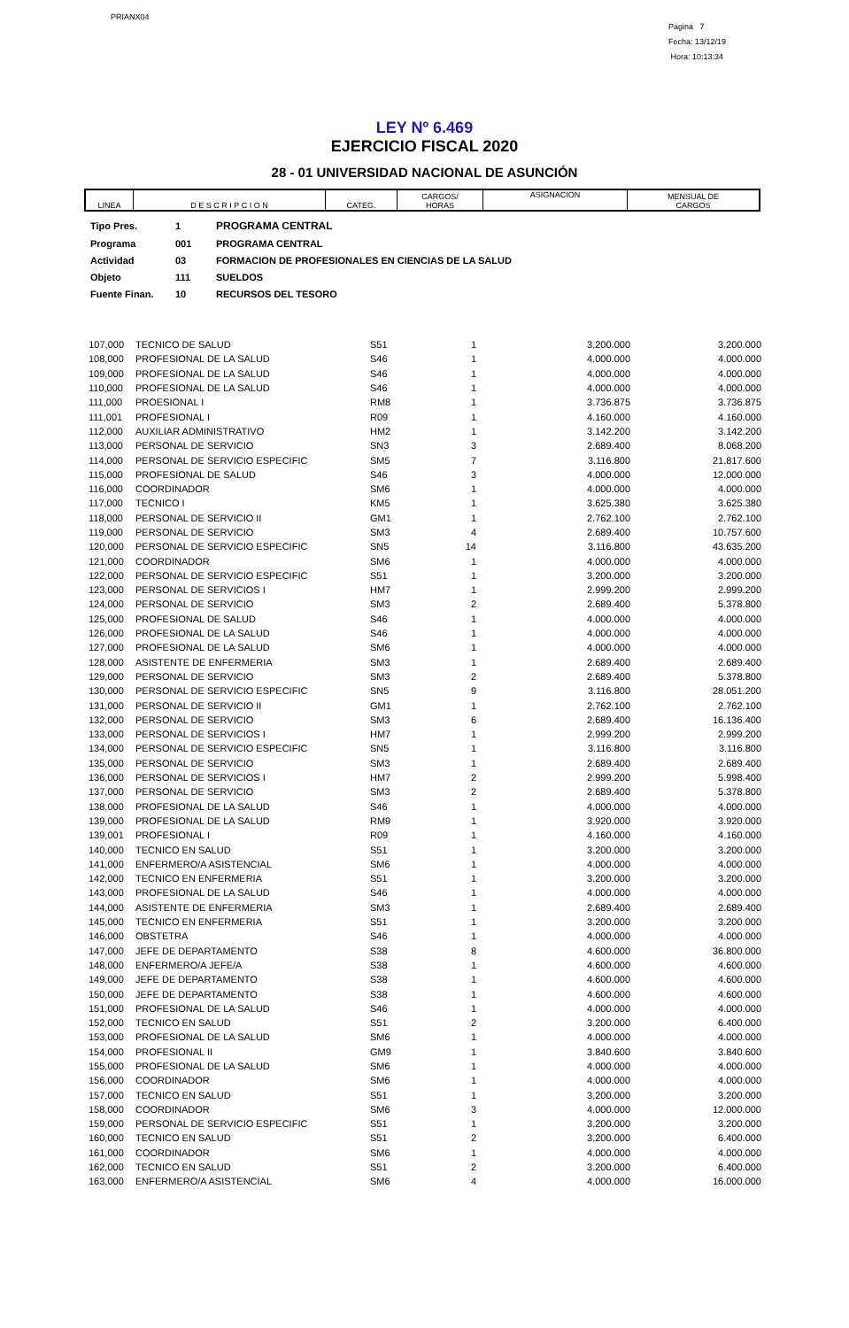PRIANX04
Pagina 7
Fecha: 13/12/19
Hora: 10:13:34
LEY Nº 6.469
EJERCICIO FISCAL 2020
28 - 01 UNIVERSIDAD NACIONAL DE ASUNCIÓN
| LINEA | D E S C R I P C I O N | CATEG. | CARGOS/ HORAS | ASIGNACION | MENSUAL DE CARGOS |
| Tipo Pres. | 1 | PROGRAMA CENTRAL |
| Programa | 001 | PROGRAMA CENTRAL |
| Actividad | 03 | FORMACION DE PROFESIONALES EN CIENCIAS DE LA SALUD |
| Objeto | 111 | SUELDOS |
| Fuente Finan. | 10 | RECURSOS DEL TESORO |
| 107,000 | TECNICO DE SALUD | S51 | 1 | 3.200.000 | 3.200.000 |
| 108,000 | PROFESIONAL DE LA SALUD | S46 | 1 | 4.000.000 | 4.000.000 |
| 109,000 | PROFESIONAL DE LA SALUD | S46 | 1 | 4.000.000 | 4.000.000 |
| 110,000 | PROFESIONAL DE LA SALUD | S46 | 1 | 4.000.000 | 4.000.000 |
| 111,000 | PROESIONAL I | RM8 | 1 | 3.736.875 | 3.736.875 |
| 111,001 | PROFESIONAL I | R09 | 1 | 4.160.000 | 4.160.000 |
| 112,000 | AUXILIAR ADMINISTRATIVO | HM2 | 1 | 3.142.200 | 3.142.200 |
| 113,000 | PERSONAL DE SERVICIO | SN3 | 3 | 2.689.400 | 8.068.200 |
| 114,000 | PERSONAL DE SERVICIO ESPECIFIC | SM5 | 7 | 3.116.800 | 21.817.600 |
| 115,000 | PROFESIONAL DE SALUD | S46 | 3 | 4.000.000 | 12.000.000 |
| 116,000 | COORDINADOR | SM6 | 1 | 4.000.000 | 4.000.000 |
| 117,000 | TECNICO I | KM5 | 1 | 3.625.380 | 3.625.380 |
| 118,000 | PERSONAL DE SERVICIO II | GM1 | 1 | 2.762.100 | 2.762.100 |
| 119,000 | PERSONAL DE SERVICIO | SM3 | 4 | 2.689.400 | 10.757.600 |
| 120,000 | PERSONAL DE SERVICIO ESPECIFIC | SN5 | 14 | 3.116.800 | 43.635.200 |
| 121,000 | COORDINADOR | SM6 | 1 | 4.000.000 | 4.000.000 |
| 122,000 | PERSONAL DE SERVICIO ESPECIFIC | S51 | 1 | 3.200.000 | 3.200.000 |
| 123,000 | PERSONAL DE SERVICIOS I | HM7 | 1 | 2.999.200 | 2.999.200 |
| 124,000 | PERSONAL DE SERVICIO | SM3 | 2 | 2.689.400 | 5.378.800 |
| 125,000 | PROFESIONAL DE SALUD | S46 | 1 | 4.000.000 | 4.000.000 |
| 126,000 | PROFESIONAL DE LA SALUD | S46 | 1 | 4.000.000 | 4.000.000 |
| 127,000 | PROFESIONAL DE LA SALUD | SM6 | 1 | 4.000.000 | 4.000.000 |
| 128,000 | ASISTENTE DE ENFERMERIA | SM3 | 1 | 2.689.400 | 2.689.400 |
| 129,000 | PERSONAL DE SERVICIO | SM3 | 2 | 2.689.400 | 5.378.800 |
| 130,000 | PERSONAL DE SERVICIO ESPECIFIC | SN5 | 9 | 3.116.800 | 28.051.200 |
| 131,000 | PERSONAL DE SERVICIO II | GM1 | 1 | 2.762.100 | 2.762.100 |
| 132,000 | PERSONAL DE SERVICIO | SM3 | 6 | 2.689.400 | 16.136.400 |
| 133,000 | PERSONAL DE SERVICIOS I | HM7 | 1 | 2.999.200 | 2.999.200 |
| 134,000 | PERSONAL DE SERVICIO ESPECIFIC | SN5 | 1 | 3.116.800 | 3.116.800 |
| 135,000 | PERSONAL DE SERVICIO | SM3 | 1 | 2.689.400 | 2.689.400 |
| 136,000 | PERSONAL DE SERVICIOS I | HM7 | 2 | 2.999.200 | 5.998.400 |
| 137,000 | PERSONAL DE SERVICIO | SM3 | 2 | 2.689.400 | 5.378.800 |
| 138,000 | PROFESIONAL DE LA SALUD | S46 | 1 | 4.000.000 | 4.000.000 |
| 139,000 | PROFESIONAL DE LA SALUD | RM9 | 1 | 3.920.000 | 3.920.000 |
| 139,001 | PROFESIONAL I | R09 | 1 | 4.160.000 | 4.160.000 |
| 140,000 | TECNICO EN SALUD | S51 | 1 | 3.200.000 | 3.200.000 |
| 141,000 | ENFERMERO/A ASISTENCIAL | SM6 | 1 | 4.000.000 | 4.000.000 |
| 142,000 | TECNICO EN ENFERMERIA | S51 | 1 | 3.200.000 | 3.200.000 |
| 143,000 | PROFESIONAL DE LA SALUD | S46 | 1 | 4.000.000 | 4.000.000 |
| 144,000 | ASISTENTE DE ENFERMERIA | SM3 | 1 | 2.689.400 | 2.689.400 |
| 145,000 | TECNICO EN ENFERMERIA | S51 | 1 | 3.200.000 | 3.200.000 |
| 146,000 | OBSTETRA | S46 | 1 | 4.000.000 | 4.000.000 |
| 147,000 | JEFE DE DEPARTAMENTO | S38 | 8 | 4.600.000 | 36.800.000 |
| 148,000 | ENFERMERO/A JEFE/A | S38 | 1 | 4.600.000 | 4.600.000 |
| 149,000 | JEFE DE DEPARTAMENTO | S38 | 1 | 4.600.000 | 4.600.000 |
| 150,000 | JEFE DE DEPARTAMENTO | S38 | 1 | 4.600.000 | 4.600.000 |
| 151,000 | PROFESIONAL DE LA SALUD | S46 | 1 | 4.000.000 | 4.000.000 |
| 152,000 | TECNICO EN SALUD | S51 | 2 | 3.200.000 | 6.400.000 |
| 153,000 | PROFESIONAL DE LA SALUD | SM6 | 1 | 4.000.000 | 4.000.000 |
| 154,000 | PROFESIONAL II | GM9 | 1 | 3.840.600 | 3.840.600 |
| 155,000 | PROFESIONAL DE LA SALUD | SM6 | 1 | 4.000.000 | 4.000.000 |
| 156,000 | COORDINADOR | SM6 | 1 | 4.000.000 | 4.000.000 |
| 157,000 | TECNICO EN SALUD | S51 | 1 | 3.200.000 | 3.200.000 |
| 158,000 | COORDINADOR | SM6 | 3 | 4.000.000 | 12.000.000 |
| 159,000 | PERSONAL DE SERVICIO ESPECIFIC | S51 | 1 | 3.200.000 | 3.200.000 |
| 160,000 | TECNICO EN SALUD | S51 | 2 | 3.200.000 | 6.400.000 |
| 161,000 | COORDINADOR | SM6 | 1 | 4.000.000 | 4.000.000 |
| 162,000 | TECNICO EN SALUD | S51 | 2 | 3.200.000 | 6.400.000 |
| 163,000 | ENFERMERO/A ASISTENCIAL | SM6 | 4 | 4.000.000 | 16.000.000 |